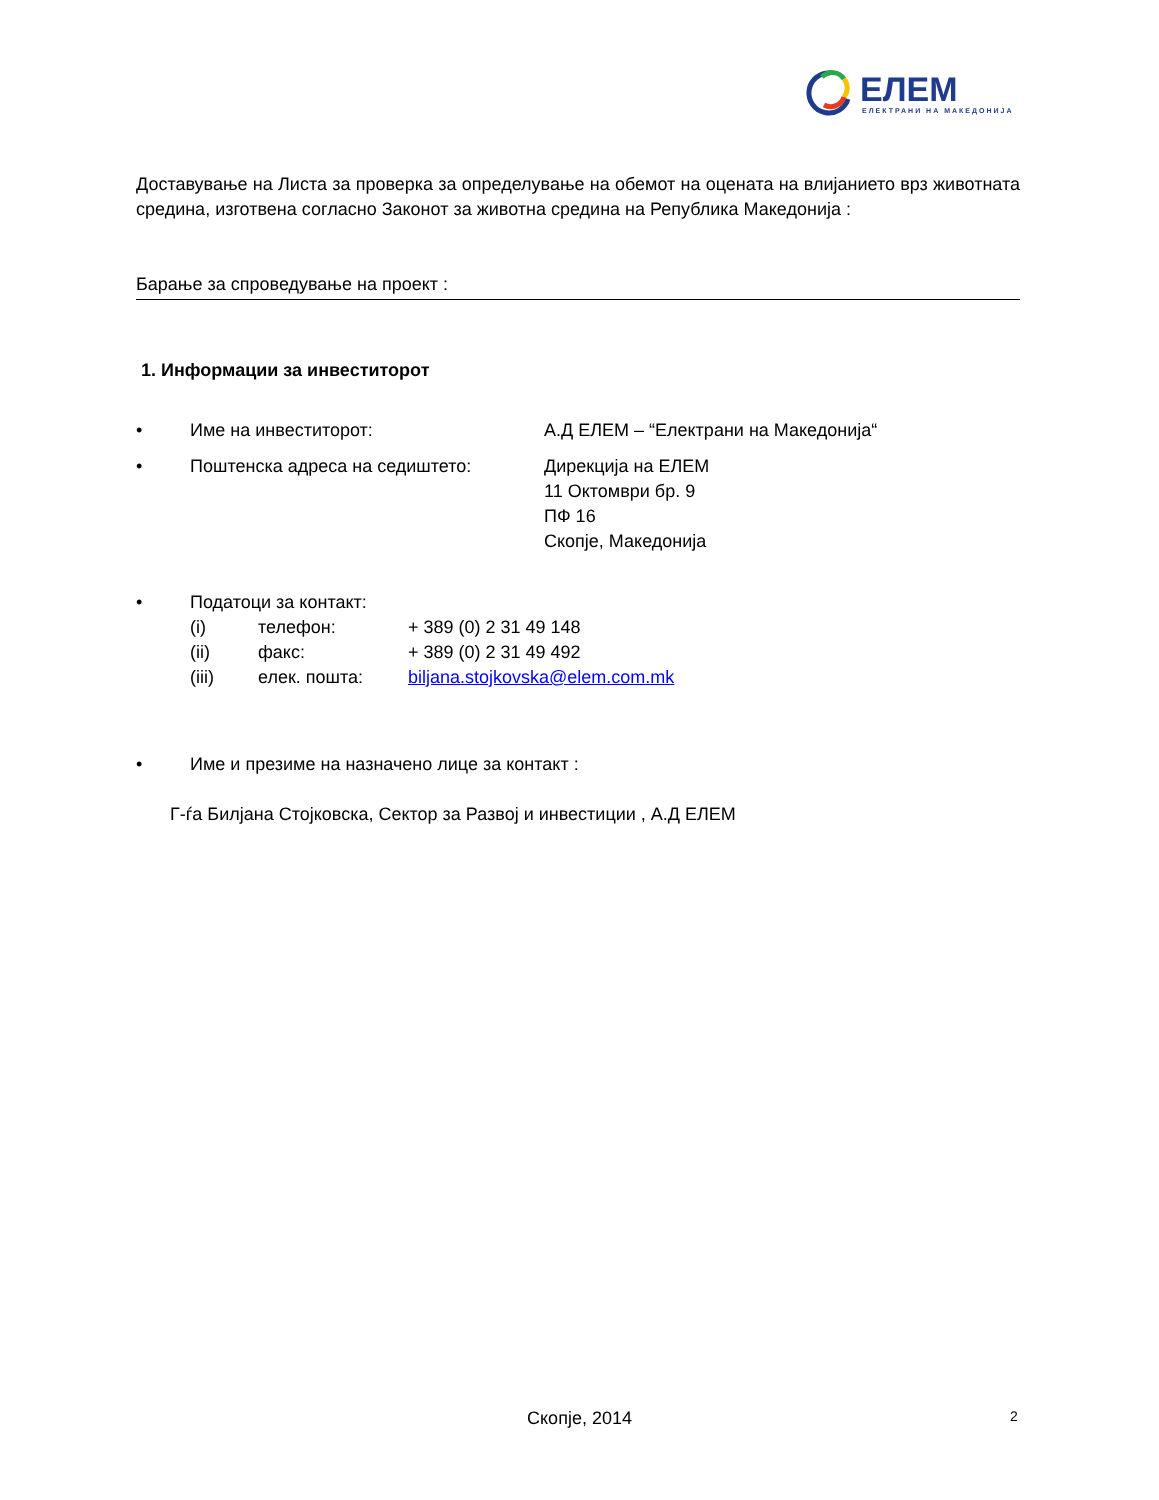ЕЛЕМ
ЕЛЕКТРАНИ НА МАКЕДОНИЈА
Доставување на Листа за проверка за определување на обемот на оцената на влијанието врз животната средина, изготвена согласно Законот за животна средина на Република Македонија :
Барање за спроведување на проект :
1. Информации за инвеститорот
• Име на инвеститорот: А.Д ЕЛЕМ – “Електрани на Македонија“
• Поштенска адреса на седиштето: Дирекција на ЕЛЕМ
11 Октомври бр. 9
ПФ 16
Скопје, Македонија
• Податоци за контакт:
(i) телефон: + 389 (0) 2 31 49 148
(ii) факс: + 389 (0) 2 31 49 492
(iii) елек. пошта: biljana.stojkovska@elem.com.mk
• Име и презиме на назначено лице за контакт :
Г-ѓа Билјана Стојковска, Сектор за Развој и инвестиции , А.Д ЕЛЕМ
Скопје, 2014 2